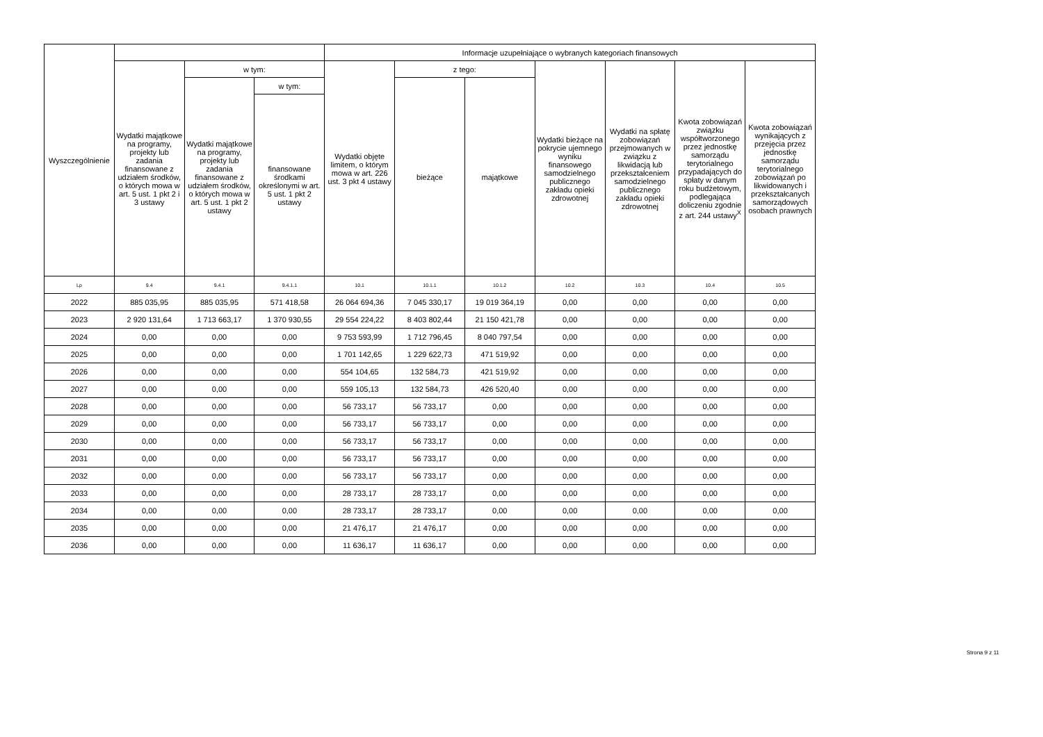| Wyszczególnienie | | | | Informacje uzupełniające o wybranych kategoriach finansowych | | | | | | |
| --- | --- | --- | --- | --- | --- | --- | --- | --- | --- | --- |
| | Wydatki majątkowe na programy, projekty lub zadania finansowane z udziałem środków, o których mowa w art. 5 ust. 1 pkt 2 i 3 ustawy | w tym: | | Wydatki objęte limitem, o którym mowa w art. 226 ust. 3 pkt 4 ustawy | z tego: | | Wydatki bieżące na pokrycie ujemnego wyniku finansowego samodzielnego publicznego zakładu opieki zdrowotnej | Wydatki na spłatę zobowiązań przejmowanych w związku z likwidacją lub przekształceniem samodzielnego publicznego zakładu opieki zdrowotnej | Kwota zobowiązań związku współtworzonego przez jednostkę samorządu terytorialnego przypadających do spłaty w danym roku budżetowym, podlegająca doliczeniu zgodnie z art. 244 ustawy<sup>X</sup> | Kwota zobowiązań wynikających z przejęcia przez jednostkę samorządu terytorialnego zobowiązań po likwidowanych i przekształcanych samorządowych osobach prawnych |
| | | Wydatki majątkowe na programy, projekty lub zadania finansowane z udziałem środków, o których mowa w art. 5 ust. 1 pkt 2 ustawy | w tym: | | bieżące | majątkowe | | | | |
| | | | finansowane środkami określonymi w art. 5 ust. 1 pkt 2 ustawy | | | | | | | |
| Lp | 9.4 | 9.4.1 | 9.4.1.1 | 10.1 | 10.1.1 | 10.1.2 | 10.2 | 10.3 | 10.4 | 10.5 |
| 2022 | 885 035,95 | 885 035,95 | 571 418,58 | 26 064 694,36 | 7 045 330,17 | 19 019 364,19 | 0,00 | 0,00 | 0,00 | 0,00 |
| 2023 | 2 920 131,64 | 1 713 663,17 | 1 370 930,55 | 29 554 224,22 | 8 403 802,44 | 21 150 421,78 | 0,00 | 0,00 | 0,00 | 0,00 |
| 2024 | 0,00 | 0,00 | 0,00 | 9 753 593,99 | 1 712 796,45 | 8 040 797,54 | 0,00 | 0,00 | 0,00 | 0,00 |
| 2025 | 0,00 | 0,00 | 0,00 | 1 701 142,65 | 1 229 622,73 | 471 519,92 | 0,00 | 0,00 | 0,00 | 0,00 |
| 2026 | 0,00 | 0,00 | 0,00 | 554 104,65 | 132 584,73 | 421 519,92 | 0,00 | 0,00 | 0,00 | 0,00 |
| 2027 | 0,00 | 0,00 | 0,00 | 559 105,13 | 132 584,73 | 426 520,40 | 0,00 | 0,00 | 0,00 | 0,00 |
| 2028 | 0,00 | 0,00 | 0,00 | 56 733,17 | 56 733,17 | 0,00 | 0,00 | 0,00 | 0,00 | 0,00 |
| 2029 | 0,00 | 0,00 | 0,00 | 56 733,17 | 56 733,17 | 0,00 | 0,00 | 0,00 | 0,00 | 0,00 |
| 2030 | 0,00 | 0,00 | 0,00 | 56 733,17 | 56 733,17 | 0,00 | 0,00 | 0,00 | 0,00 | 0,00 |
| 2031 | 0,00 | 0,00 | 0,00 | 56 733,17 | 56 733,17 | 0,00 | 0,00 | 0,00 | 0,00 | 0,00 |
| 2032 | 0,00 | 0,00 | 0,00 | 56 733,17 | 56 733,17 | 0,00 | 0,00 | 0,00 | 0,00 | 0,00 |
| 2033 | 0,00 | 0,00 | 0,00 | 28 733,17 | 28 733,17 | 0,00 | 0,00 | 0,00 | 0,00 | 0,00 |
| 2034 | 0,00 | 0,00 | 0,00 | 28 733,17 | 28 733,17 | 0,00 | 0,00 | 0,00 | 0,00 | 0,00 |
| 2035 | 0,00 | 0,00 | 0,00 | 21 476,17 | 21 476,17 | 0,00 | 0,00 | 0,00 | 0,00 | 0,00 |
| 2036 | 0,00 | 0,00 | 0,00 | 11 636,17 | 11 636,17 | 0,00 | 0,00 | 0,00 | 0,00 | 0,00 |
Strona 9 z 11